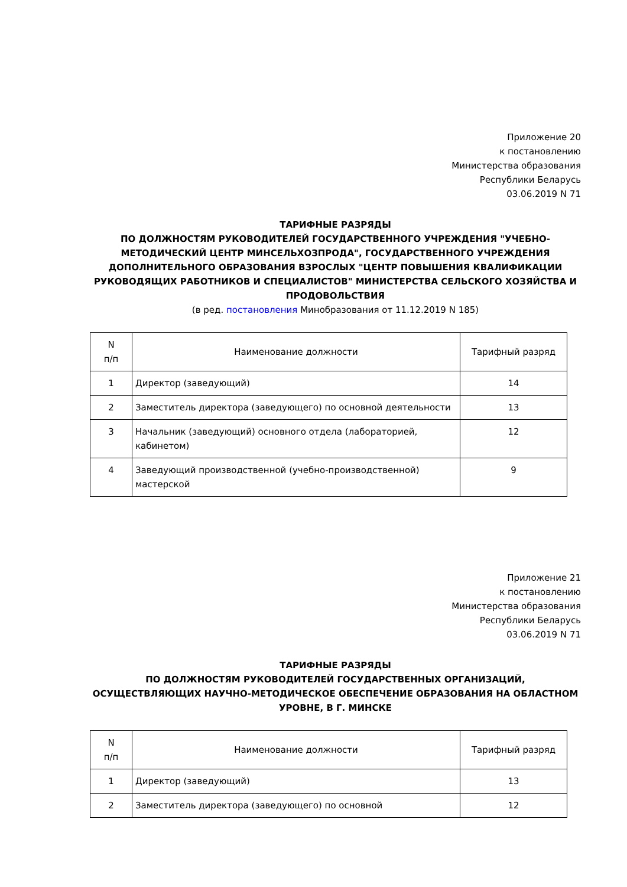Приложение 20
к постановлению
Министерства образования
Республики Беларусь
03.06.2019 N 71
ТАРИФНЫЕ РАЗРЯДЫ
ПО ДОЛЖНОСТЯМ РУКОВОДИТЕЛЕЙ ГОСУДАРСТВЕННОГО УЧРЕЖДЕНИЯ "УЧЕБНО-МЕТОДИЧЕСКИЙ ЦЕНТР МИНСЕЛЬХОЗПРОДА", ГОСУДАРСТВЕННОГО УЧРЕЖДЕНИЯ ДОПОЛНИТЕЛЬНОГО ОБРАЗОВАНИЯ ВЗРОСЛЫХ "ЦЕНТР ПОВЫШЕНИЯ КВАЛИФИКАЦИИ РУКОВОДЯЩИХ РАБОТНИКОВ И СПЕЦИАЛИСТОВ" МИНИСТЕРСТВА СЕЛЬСКОГО ХОЗЯЙСТВА И ПРОДОВОЛЬСТВИЯ
(в ред. постановления Минобразования от 11.12.2019 N 185)
| N п/п | Наименование должности | Тарифный разряд |
| --- | --- | --- |
| 1 | Директор (заведующий) | 14 |
| 2 | Заместитель директора (заведующего) по основной деятельности | 13 |
| 3 | Начальник (заведующий) основного отдела (лабораторией, кабинетом) | 12 |
| 4 | Заведующий производственной (учебно-производственной) мастерской | 9 |
Приложение 21
к постановлению
Министерства образования
Республики Беларусь
03.06.2019 N 71
ТАРИФНЫЕ РАЗРЯДЫ
ПО ДОЛЖНОСТЯМ РУКОВОДИТЕЛЕЙ ГОСУДАРСТВЕННЫХ ОРГАНИЗАЦИЙ, ОСУЩЕСТВЛЯЮЩИХ НАУЧНО-МЕТОДИЧЕСКОЕ ОБЕСПЕЧЕНИЕ ОБРАЗОВАНИЯ НА ОБЛАСТНОМ УРОВНЕ, В Г. МИНСКЕ
| N п/п | Наименование должности | Тарифный разряд |
| --- | --- | --- |
| 1 | Директор (заведующий) | 13 |
| 2 | Заместитель директора (заведующего) по основной | 12 |